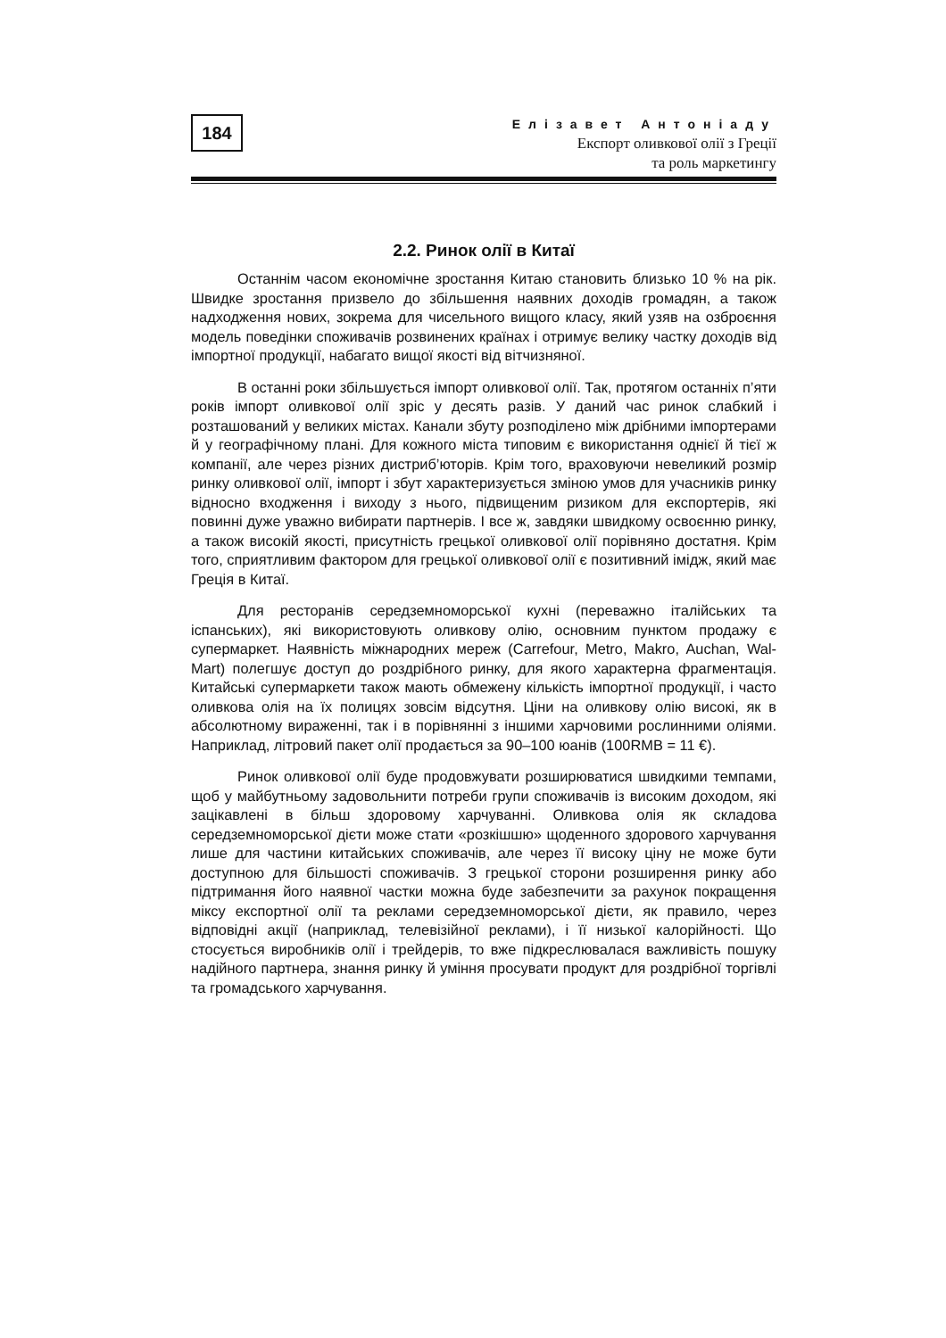184
Елізавет Антоніаду
Експорт оливкової олії з Греції
та роль маркетингу
2.2. Ринок олії в Китаї
Останнім часом економічне зростання Китаю становить близько 10 % на рік. Швидке зростання призвело до збільшення наявних доходів громадян, а також надходження нових, зокрема для чисельного вищого класу, який узяв на озброєння модель поведінки споживачів розвинених країнах і отримує велику частку доходів від імпортної продукції, набагато вищої якості від вітчизняної.
В останні роки збільшується імпорт оливкової олії. Так, протягом останніх п’яти років імпорт оливкової олії зріс у десять разів. У даний час ринок слабкий і розташований у великих містах. Канали збуту розподілено між дрібними імпортерами й у географічному плані. Для кожного міста типовим є використання однієї й тієї ж компанії, але через різних дистриб’юторів. Крім того, враховуючи невеликий розмір ринку оливкової олії, імпорт і збут характеризується зміною умов для учасників ринку відносно входження і виходу з нього, підвищеним ризиком для експортерів, які повинні дуже уважно вибирати партнерів. І все ж, завдяки швидкому освоєнню ринку, а також високій якості, присутність грецької оливкової олії порівняно достатня. Крім того, сприятливим фактором для грецької оливкової олії є позитивний імідж, який має Греція в Китаї.
Для ресторанів середземноморської кухні (переважно італійських та іспанських), які використовують оливкову олію, основним пунктом продажу є супермаркет. Наявність міжнародних мереж (Carrefour, Metro, Makro, Auchan, Wal-Mart) полегшує доступ до роздрібного ринку, для якого характерна фрагментація. Китайські супермаркети також мають обмежену кількість імпортної продукції, і часто оливкова олія на їх полицях зовсім відсутня. Ціни на оливкову олію високі, як в абсолютному вираженні, так і в порівнянні з іншими харчовими рослинними оліями. Наприклад, літровий пакет олії продається за 90–100 юанів (100RMB = 11 €).
Ринок оливкової олії буде продовжувати розширюватися швидкими темпами, щоб у майбутньому задовольнити потреби групи споживачів із високим доходом, які зацікавлені в більш здоровому харчуванні. Оливкова олія як складова середземноморської дієти може стати «розкішшю» щоденного здорового харчування лише для частини китайських споживачів, але через її високу ціну не може бути доступною для більшості споживачів. З грецької сторони розширення ринку або підтримання його наявної частки можна буде забезпечити за рахунок покращення міксу експортної олії та реклами середземноморської дієти, як правило, через відповідні акції (наприклад, телевізійної реклами), і її низької калорійності. Що стосується виробників олії і трейдерів, то вже підкреслювалася важливість пошуку надійного партнера, знання ринку й уміння просувати продукт для роздрібної торгівлі та громадського харчування.